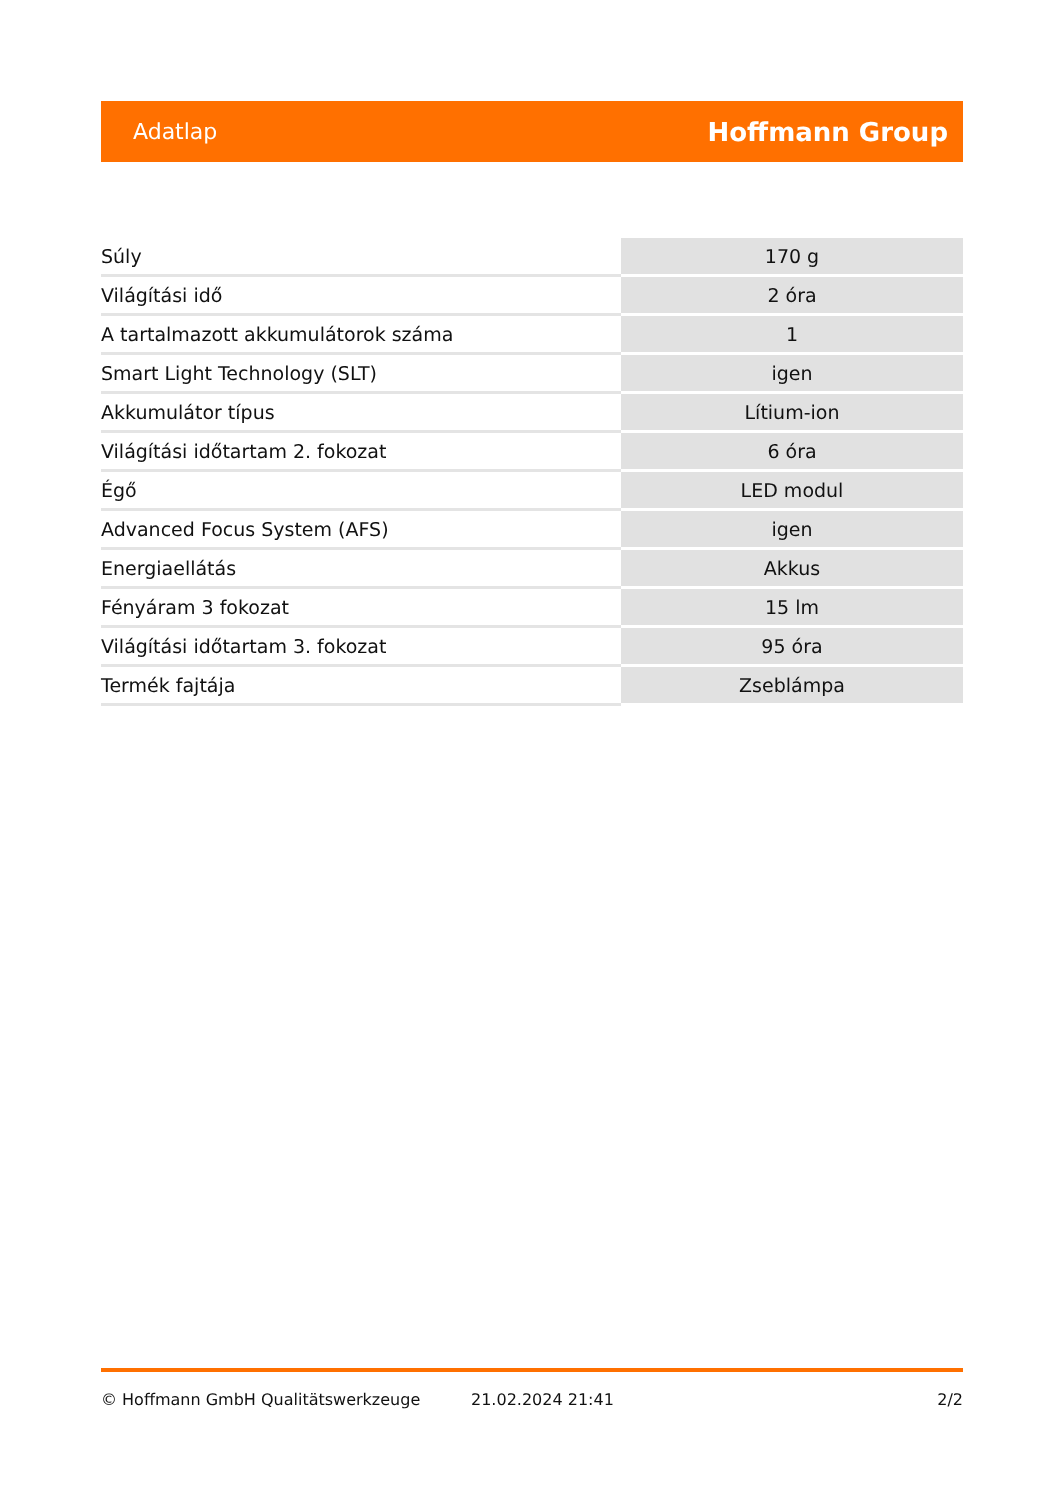Adatlap Hoffmann Group
| Súly | 170 g |
| Világítási idő | 2 óra |
| A tartalmazott akkumulátorok száma | 1 |
| Smart Light Technology (SLT) | igen |
| Akkumulátor típus | Lítium-ion |
| Világítási időtartam 2. fokozat | 6 óra |
| Égő | LED modul |
| Advanced Focus System (AFS) | igen |
| Energiaellátás | Akkus |
| Fényáram 3 fokozat | 15 lm |
| Világítási időtartam 3. fokozat | 95 óra |
| Termék fajtája | Zseblámpa |
© Hoffmann GmbH Qualitätswerkzeuge 21.02.2024 21:41 2/2